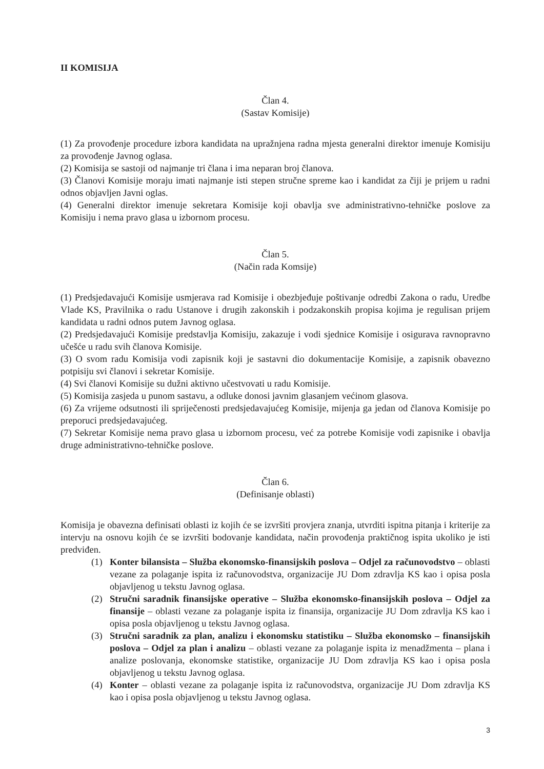II KOMISIJA
Član 4.
(Sastav Komisije)
(1) Za provođenje procedure izbora kandidata na upražnjena radna mjesta generalni direktor imenuje Komisiju za provođenje Javnog oglasa.
(2) Komisija se sastoji od najmanje tri člana i ima neparan broj članova.
(3) Članovi Komisije moraju imati najmanje isti stepen stručne spreme kao i kandidat za čiji je prijem u radni odnos objavljen Javni oglas.
(4) Generalni direktor imenuje sekretara Komisije koji obavlja sve administrativno-tehničke poslove za Komisiju i nema pravo glasa u izbornom procesu.
Član 5.
(Način rada Komsije)
(1) Predsjedavajući Komisije usmjerava rad Komisije i obezbjeđuje poštivanje odredbi Zakona o radu, Uredbe Vlade KS, Pravilnika o radu Ustanove i drugih zakonskih i podzakonskih propisa kojima je regulisan prijem kandidata u radni odnos putem Javnog oglasa.
(2) Predsjedavajući Komisije predstavlja Komisiju, zakazuje i vodi sjednice Komisije i osigurava ravnopravno učešće u radu svih članova Komisije.
(3) O svom radu Komisija vodi zapisnik koji je sastavni dio dokumentacije Komisije, a zapisnik obavezno potpisiju svi članovi i sekretar Komisije.
(4) Svi članovi Komisije su dužni aktivno učestvovati u radu Komisije.
(5) Komisija zasjeda u punom sastavu, a odluke donosi javnim glasanjem većinom glasova.
(6) Za vrijeme odsutnosti ili spriječenosti predsjedavajućeg Komisije, mijenja ga jedan od članova Komisije po preporuci predsjedavajućeg.
(7) Sekretar Komisije nema pravo glasa u izbornom procesu, već za potrebe Komisije vodi zapisnike i obavlja druge administrativno-tehničke poslove.
Član 6.
(Definisanje oblasti)
Komisija je obavezna definisati oblasti iz kojih će se izvršiti provjera znanja, utvrditi ispitna pitanja i kriterije za intervju na osnovu kojih će se izvršiti bodovanje kandidata, način provođenja praktičnog ispita ukoliko je isti predviđen.
(1) Konter bilansista – Služba ekonomsko-finansijskih poslova – Odjel za računovodstvo – oblasti vezane za polaganje ispita iz računovodstva, organizacije JU Dom zdravlja KS kao i opisa posla objavljenog u tekstu Javnog oglasa.
(2) Stručni saradnik finansijske operative – Služba ekonomsko-finansijskih poslova – Odjel za finansije – oblasti vezane za polaganje ispita iz finansija, organizacije JU Dom zdravlja KS kao i opisa posla objavljenog u tekstu Javnog oglasa.
(3) Stručni saradnik za plan, analizu i ekonomsku statistiku – Služba ekonomsko – finansijskih poslova – Odjel za plan i analizu – oblasti vezane za polaganje ispita iz menadžmenta – plana i analize poslovanja, ekonomske statistike, organizacije JU Dom zdravlja KS kao i opisa posla objavljenog u tekstu Javnog oglasa.
(4) Konter – oblasti vezane za polaganje ispita iz računovodstva, organizacije JU Dom zdravlja KS kao i opisa posla objavljenog u tekstu Javnog oglasa.
3